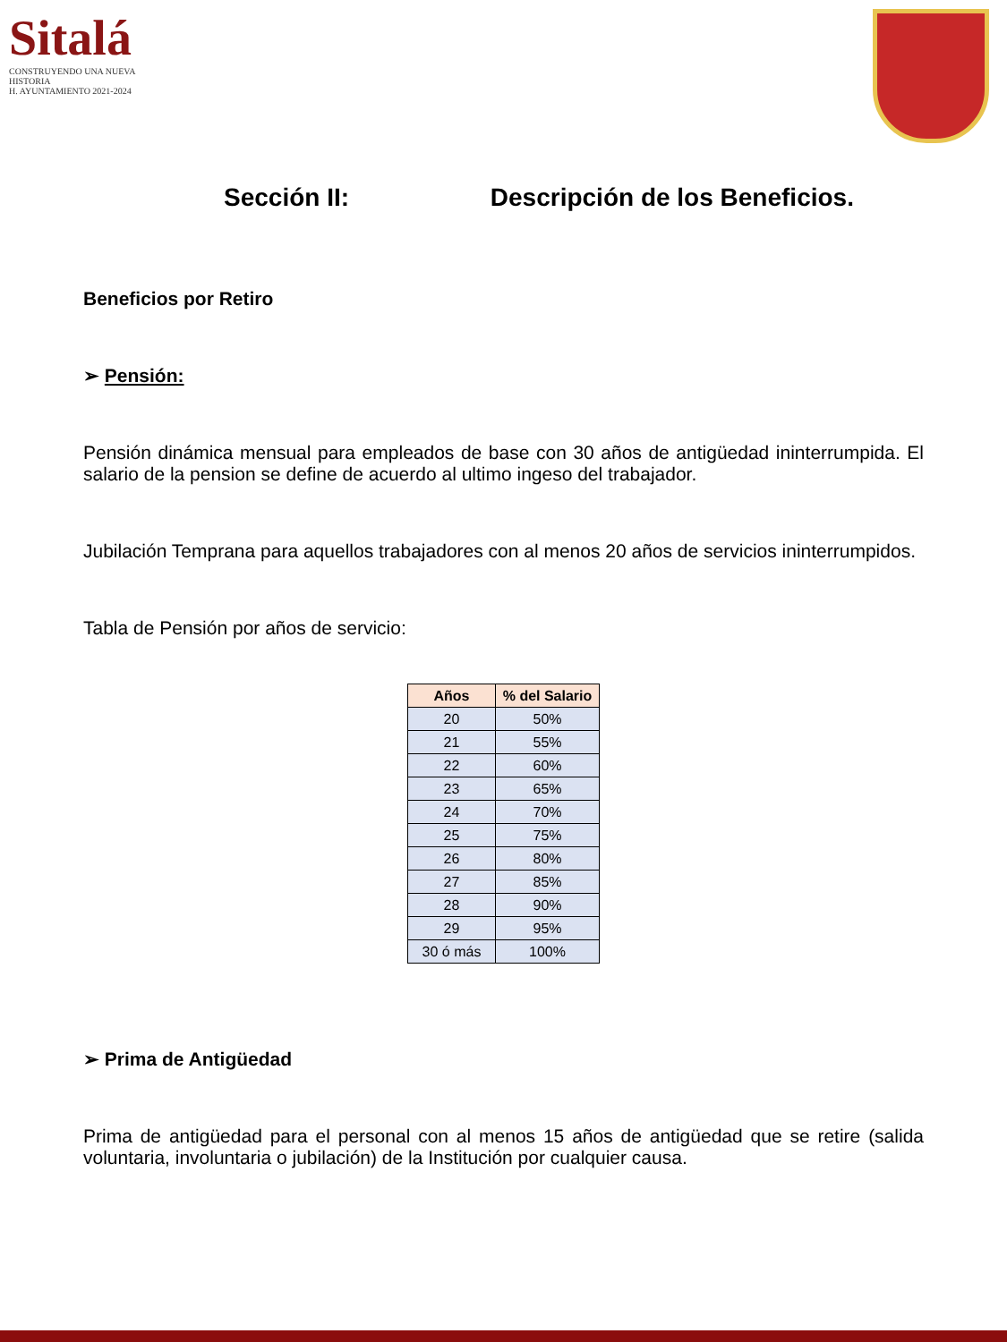Sitalá
CONSTRUYENDO UNA NUEVA HISTORIA
H. AYUNTAMIENTO 2021-2024
Sección II: Descripción de los Beneficios.
Beneficios por Retiro
➢ Pensión:
Pensión dinámica mensual para empleados de base con 30 años de antigüedad ininterrumpida. El salario de la pension se define de acuerdo al ultimo ingeso del trabajador.
Jubilación Temprana para aquellos trabajadores con al menos 20 años de servicios ininterrumpidos.
Tabla de Pensión por años de servicio:
| Años | % del Salario |
| --- | --- |
| 20 | 50% |
| 21 | 55% |
| 22 | 60% |
| 23 | 65% |
| 24 | 70% |
| 25 | 75% |
| 26 | 80% |
| 27 | 85% |
| 28 | 90% |
| 29 | 95% |
| 30 ó más | 100% |
➢ Prima de Antigüedad
Prima de antigüedad para el personal con al menos 15 años de antigüedad que se retire (salida voluntaria, involuntaria o jubilación) de la Institución por cualquier causa.